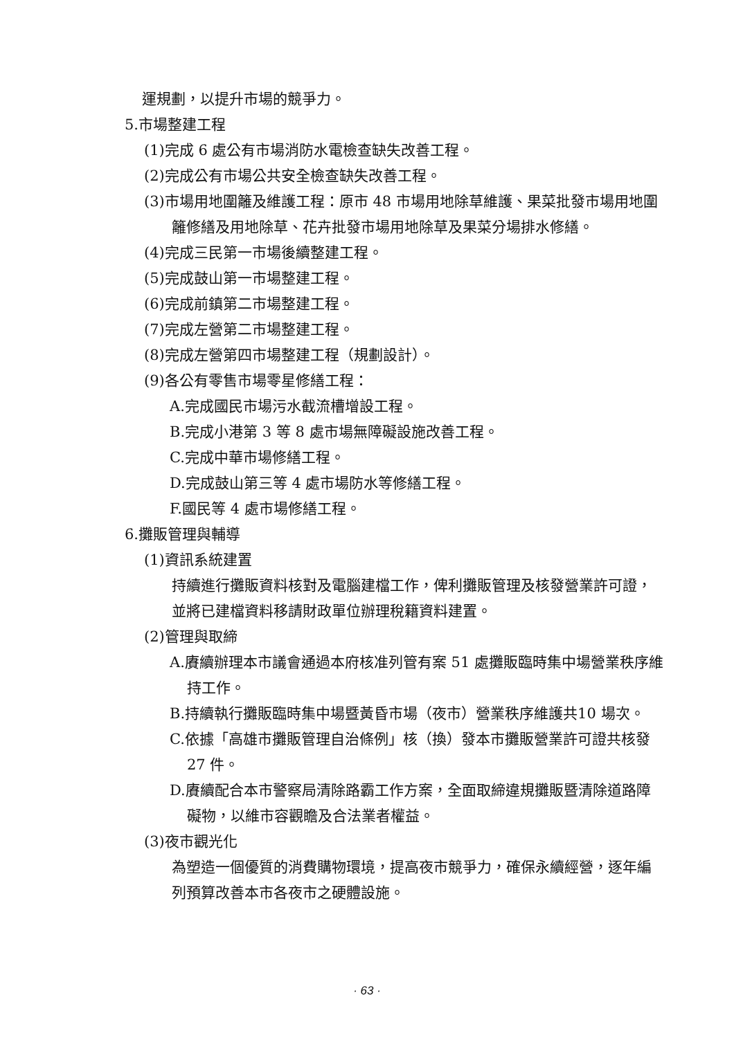運規劃，以提升市場的競爭力。
5.市場整建工程
(1)完成 6 處公有市場消防水電檢查缺失改善工程。
(2)完成公有市場公共安全檢查缺失改善工程。
(3)市場用地圍籬及維護工程：原市 48 市場用地除草維護、果菜批發市場用地圍籬修繕及用地除草、花卉批發市場用地除草及果菜分場排水修繕。
(4)完成三民第一市場後續整建工程。
(5)完成鼓山第一市場整建工程。
(6)完成前鎮第二市場整建工程。
(7)完成左營第二市場整建工程。
(8)完成左營第四市場整建工程（規劃設計）。
(9)各公有零售市場零星修繕工程：
A.完成國民市場污水截流槽增設工程。
B.完成小港第 3 等 8 處市場無障礙設施改善工程。
C.完成中華市場修繕工程。
D.完成鼓山第三等 4 處市場防水等修繕工程。
F.國民等 4 處市場修繕工程。
6.攤販管理與輔導
(1)資訊系統建置
持續進行攤販資料核對及電腦建檔工作，俾利攤販管理及核發營業許可證，並將已建檔資料移請財政單位辦理稅籍資料建置。
(2)管理與取締
A.賡續辦理本市議會通過本府核准列管有案 51 處攤販臨時集中場營業秩序維持工作。
B.持續執行攤販臨時集中場暨黃昏市場（夜市）營業秩序維護共10 場次。
C.依據「高雄市攤販管理自治條例」核（換）發本市攤販營業許可證共核發 27 件。
D.賡續配合本市警察局清除路霸工作方案，全面取締違規攤販暨清除道路障礙物，以維市容觀瞻及合法業者權益。
(3)夜市觀光化
為塑造一個優質的消費購物環境，提高夜市競爭力，確保永續經營，逐年編列預算改善本市各夜市之硬體設施。
· 63 ·